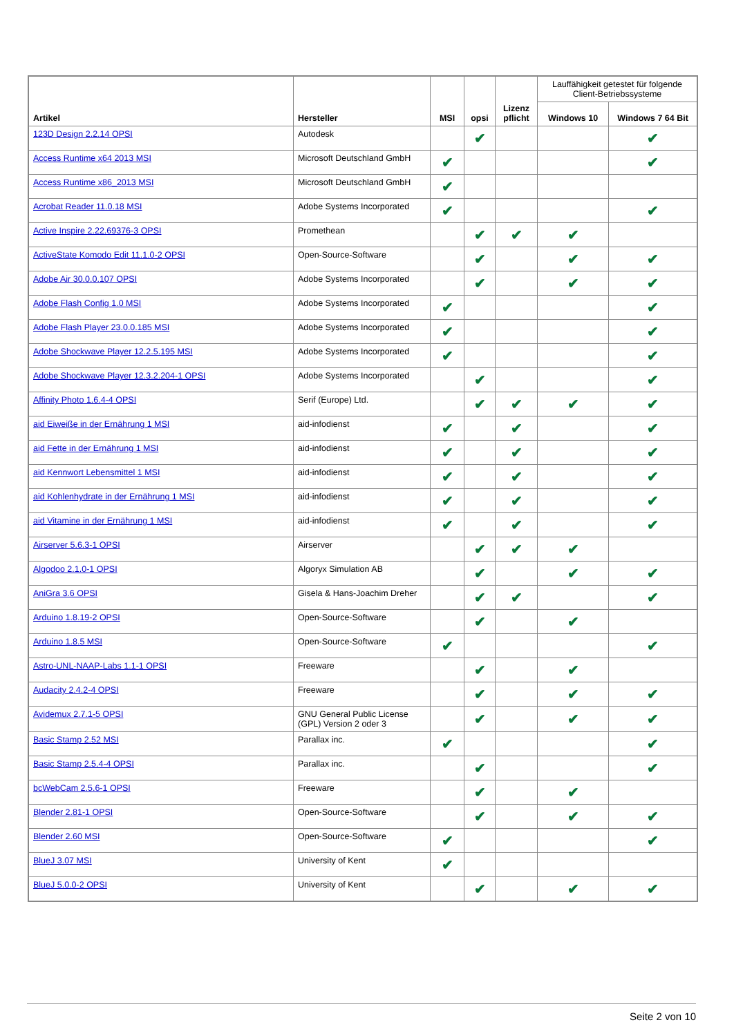| Artikel | Hersteller | MSI | opsi | Lizenz pflicht | Lauffähigkeit getestet für folgende Client-Betriebssysteme | |
| --- | --- | --- | --- | --- | --- | --- |
| | | | | | Windows 10 | Windows 7 64 Bit |
| 123D Design 2.2.14 OPSI | Autodesk | | ✔ | | | ✔ |
| Access Runtime x64 2013 MSI | Microsoft Deutschland GmbH | ✔ | | | | ✔ |
| Access Runtime x86_2013 MSI | Microsoft Deutschland GmbH | ✔ | | | | |
| Acrobat Reader 11.0.18 MSI | Adobe Systems Incorporated | ✔ | | | | ✔ |
| Active Inspire 2.22.69376-3 OPSI | Promethean | | ✔ | ✔ | ✔ | |
| ActiveState Komodo Edit 11.1.0-2 OPSI | Open-Source-Software | | ✔ | | ✔ | ✔ |
| Adobe Air 30.0.0.107 OPSI | Adobe Systems Incorporated | | ✔ | | ✔ | ✔ |
| Adobe Flash Config 1.0 MSI | Adobe Systems Incorporated | ✔ | | | | ✔ |
| Adobe Flash Player 23.0.0.185 MSI | Adobe Systems Incorporated | ✔ | | | | ✔ |
| Adobe Shockwave Player 12.2.5.195 MSI | Adobe Systems Incorporated | ✔ | | | | ✔ |
| Adobe Shockwave Player 12.3.2.204-1 OPSI | Adobe Systems Incorporated | | ✔ | | | ✔ |
| Affinity Photo 1.6.4-4 OPSI | Serif (Europe) Ltd. | | ✔ | ✔ | ✔ | ✔ |
| aid Eiweiße in der Ernährung 1 MSI | aid-infodienst | ✔ | | ✔ | | ✔ |
| aid Fette in der Ernährung 1 MSI | aid-infodienst | ✔ | | ✔ | | ✔ |
| aid Kennwort Lebensmittel 1 MSI | aid-infodienst | ✔ | | ✔ | | ✔ |
| aid Kohlenhydrate in der Ernährung 1 MSI | aid-infodienst | ✔ | | ✔ | | ✔ |
| aid Vitamine in der Ernährung 1 MSI | aid-infodienst | ✔ | | ✔ | | ✔ |
| Airserver 5.6.3-1 OPSI | Airserver | | ✔ | ✔ | ✔ | |
| Algodoo 2.1.0-1 OPSI | Algoryx Simulation AB | | ✔ | | ✔ | ✔ |
| AniGra 3.6 OPSI | Gisela & Hans-Joachim Dreher | | ✔ | ✔ | | ✔ |
| Arduino 1.8.19-2 OPSI | Open-Source-Software | | ✔ | | ✔ | |
| Arduino 1.8.5 MSI | Open-Source-Software | ✔ | | | | ✔ |
| Astro-UNL-NAAP-Labs 1.1-1 OPSI | Freeware | | ✔ | | ✔ | |
| Audacity 2.4.2-4 OPSI | Freeware | | ✔ | | ✔ | ✔ |
| Avidemux 2.7.1-5 OPSI | GNU General Public License (GPL) Version 2 oder 3 | | ✔ | | ✔ | ✔ |
| Basic Stamp 2.52 MSI | Parallax inc. | ✔ | | | | ✔ |
| Basic Stamp 2.5.4-4 OPSI | Parallax inc. | | ✔ | | | ✔ |
| bcWebCam 2.5.6-1 OPSI | Freeware | | ✔ | | ✔ | |
| Blender 2.81-1 OPSI | Open-Source-Software | | ✔ | | ✔ | ✔ |
| Blender 2.60 MSI | Open-Source-Software | ✔ | | | | ✔ |
| BlueJ 3.07 MSI | University of Kent | ✔ | | | | |
| BlueJ 5.0.0-2 OPSI | University of Kent | | ✔ | | ✔ | ✔ |
Seite 2 von 10